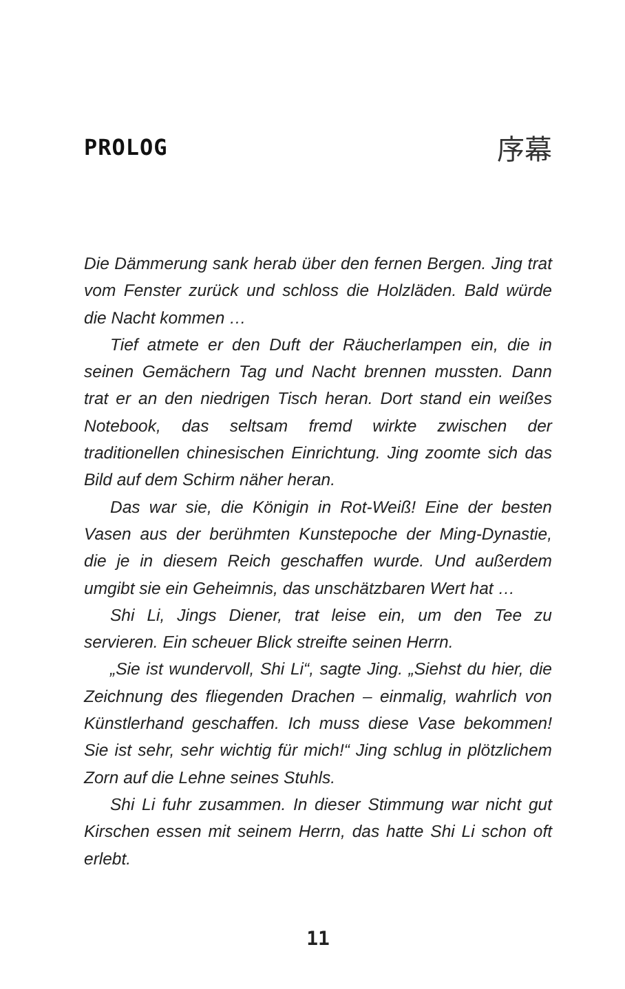PROLOG
序幕
Die Dämmerung sank herab über den fernen Bergen. Jing trat vom Fenster zurück und schloss die Holzläden. Bald würde die Nacht kommen …
Tief atmete er den Duft der Räucherlampen ein, die in seinen Gemächern Tag und Nacht brennen mussten. Dann trat er an den niedrigen Tisch heran. Dort stand ein weißes Notebook, das seltsam fremd wirkte zwischen der traditionellen chinesischen Einrichtung. Jing zoomte sich das Bild auf dem Schirm näher heran.
Das war sie, die Königin in Rot-Weiß! Eine der besten Vasen aus der berühmten Kunstepoche der Ming-Dynastie, die je in diesem Reich geschaffen wurde. Und außerdem umgibt sie ein Geheimnis, das unschätzbaren Wert hat …
Shi Li, Jings Diener, trat leise ein, um den Tee zu servieren. Ein scheuer Blick streifte seinen Herrn.
„Sie ist wundervoll, Shi Li“, sagte Jing. „Siehst du hier, die Zeichnung des fliegenden Drachen – einmalig, wahrlich von Künstlerhand geschaffen. Ich muss diese Vase bekommen! Sie ist sehr, sehr wichtig für mich!“ Jing schlug in plötzlichem Zorn auf die Lehne seines Stuhls.
Shi Li fuhr zusammen. In dieser Stimmung war nicht gut Kirschen essen mit seinem Herrn, das hatte Shi Li schon oft erlebt.
11